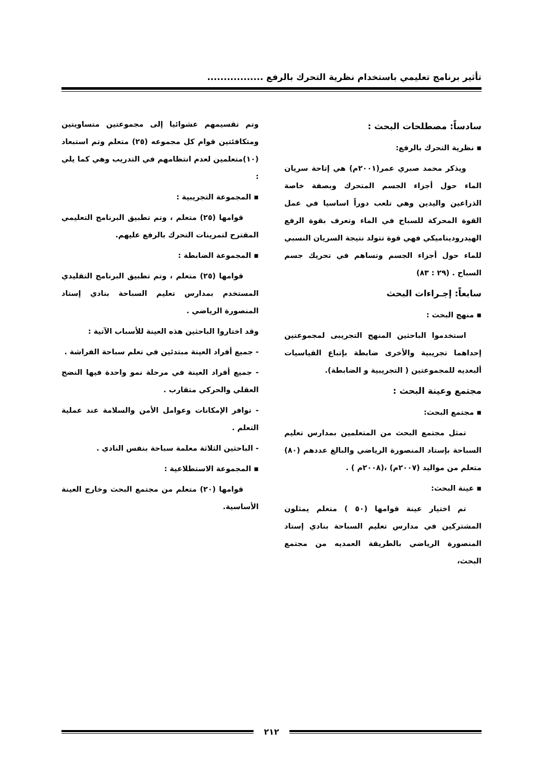تأثير برنامج تعليمي باستخدام نظرية التحرك بالرفع .................
سادساً: مصطلحات البحث :
▪ نظرية التحرك بالرفع:
ويذكر محمد صبري عمر(٢٠٠١م) هي إتاحة سريان الماء حول أجزاء الجسم المتحرك وبصفة خاصة الذراعين واليدين وهي تلعب دوراً اساسيا في عمل القوة المحركة للسباح في الماء وتعرف بقوة الرفع الهيدروديناميكي فهي قوة تتولد نتيجة السريان النسبي للماء حول أجزاء الجسم وتساهم في تحريك جسم السباح . (٢٩ : ٨٣)
سابعاً: إجـراءات البحث
▪ منهج البحث :
استخدموا الباحثين المنهج التجريبى لمجموعتين إحداهما تجريبية والأخرى ضابطة بإتباع القياسيات ألبعديه للمجموعتين ( التجريبية و الضابطة).
مجتمع وعينة البحث :
▪ مجتمع البحث:
تمثل مجتمع البحث من المتعلمين بمدارس تعليم السباحة بإستاد المنصورة الرياضي والبالغ عددهم (٨٠) متعلم من مواليد (٢٠٠٧م) ،(٢٠٠٨م ) .
▪ عينة البحث:
تم اختيار عينة قوامها (٥٠ ) متعلم يمثلون المشتركين في مدارس تعليم السباحة بنادي إستاد المنصورة الرياضي بالطريقة العمديه من مجتمع البحث،
وتم تقسيمهم عشوائيا إلى مجموعتين متساويتين ومتكافئتين قوام كل مجموعه (٢٥) متعلم وتم استبعاد (١٠)متعلمين لعدم انتظامهم في التدريب وهي كما يلي :
▪ المجموعة التجريبية :
قوامها (٢٥) متعلم ، وتم تطبيق البرنامج التعليمي المقترح لتمرينات التحرك بالرفع عليهم.
▪ المجموعة الضابطة :
قوامها (٢٥) متعلم ، وتم تطبيق البرنامج التقليدي المستخدم بمدارس تعليم السباحة بنادي إستاد المنصورة الرياضي .
وقد اختاروا الباحثين هذه العينة للأسباب الآتية :
- جميع أفراد العينة مبتدئين في تعلم سباحة الفراشة .
- جميع أفراد العينة في مرحلة نمو واحدة فيها النضج العقلي والحركي متقارب .
- توافر الإمكانات وعوامل الأمن والسلامة عند عملية التعلم .
- الباحثين الثلاثة معلمة سباحة بنفس النادي .
▪ المجموعة الاستطلاعية :
قوامها (٢٠) متعلم من مجتمع البحث وخارج العينة الأساسية.
٢١٢